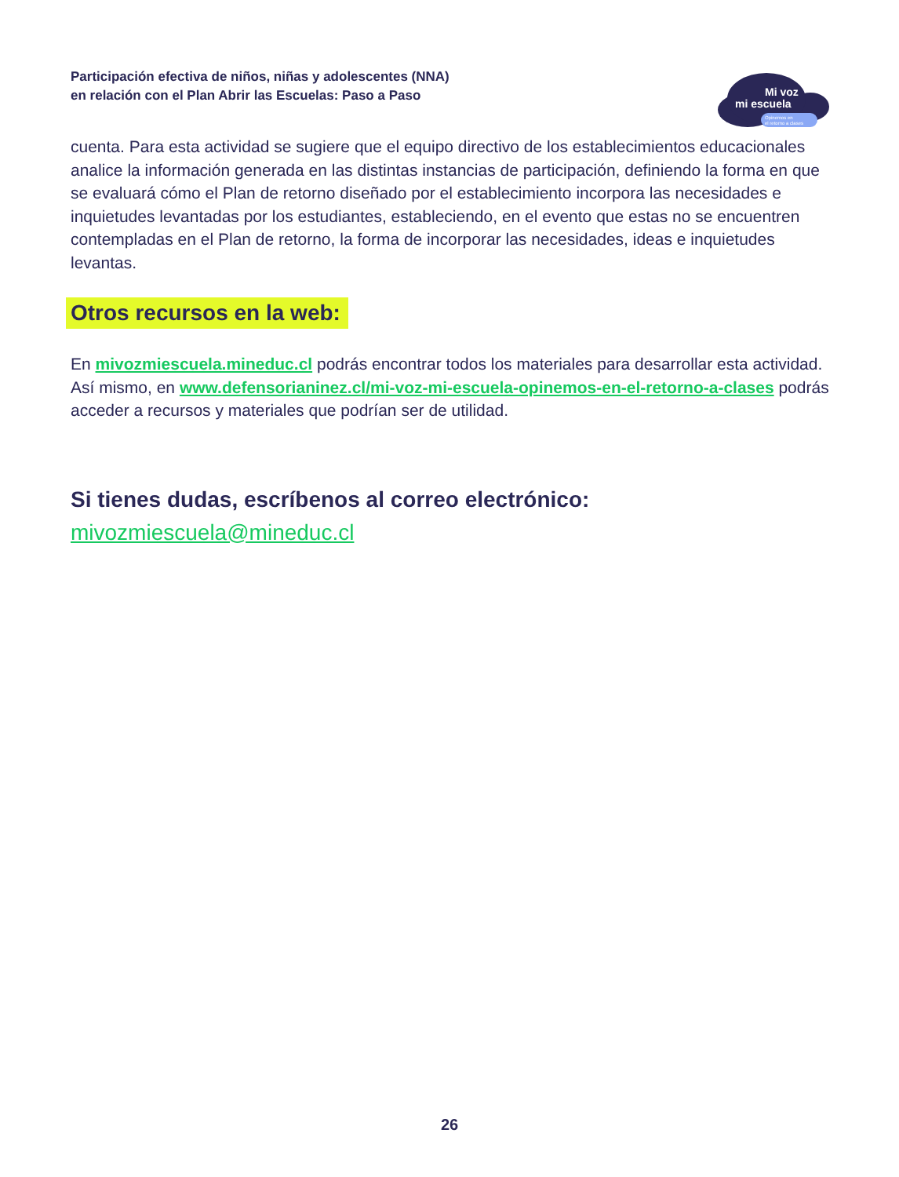Participación efectiva de niños, niñas y adolescentes (NNA)
en relación con el Plan Abrir las Escuelas: Paso a Paso
Mi voz
mi escuela
Opinemos en
el retorno a clases
cuenta. Para esta actividad se sugiere que el equipo directivo de los establecimientos educacionales analice la información generada en las distintas instancias de participación, definiendo la forma en que se evaluará cómo el Plan de retorno diseñado por el establecimiento incorpora las necesidades e inquietudes levantadas por los estudiantes, estableciendo, en el evento que estas no se encuentren contempladas en el Plan de retorno, la forma de incorporar las necesidades, ideas e inquietudes levantas.
Otros recursos en la web:
En mivozmiescuela.mineduc.cl podrás encontrar todos los materiales para desarrollar esta actividad. Así mismo, en www.defensorianinez.cl/mi-voz-mi-escuela-opinemos-en-el-retorno-a-clases podrás acceder a recursos y materiales que podrían ser de utilidad.
Si tienes dudas, escríbenos al correo electrónico:
mivozmiescuela@mineduc.cl
26